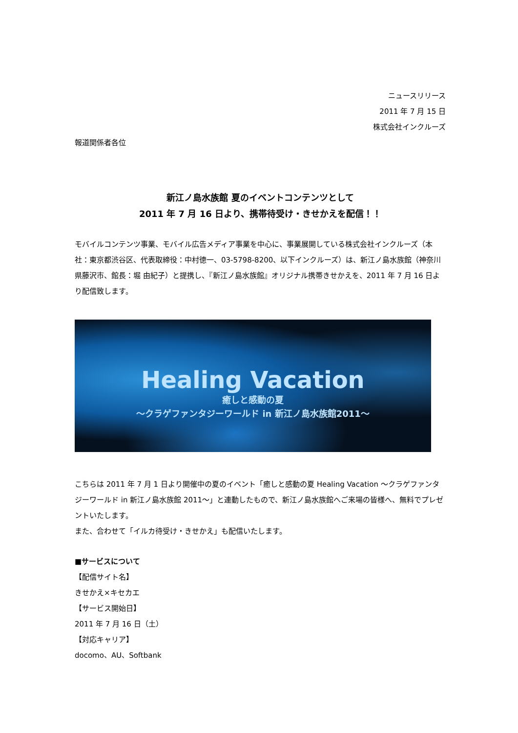ニュースリリース
2011 年 7 月 15 日
株式会社インクルーズ
報道関係者各位
新江ノ島水族館 夏のイベントコンテンツとして
2011 年 7 月 16 日より、携帯待受け・きせかえを配信！！
モバイルコンテンツ事業、モバイル広告メディア事業を中心に、事業展開している株式会社インクルーズ（本社：東京都渋谷区、代表取締役：中村徳一、03-5798-8200、以下インクルーズ）は、新江ノ島水族館（神奈川県藤沢市、館長：堀 由紀子）と提携し、『新江ノ島水族館』オリジナル携帯きせかえを、2011 年 7 月 16 日より配信致します。
Healing Vacation
癒しと感動の夏
～クラゲファンタジーワールド in 新江ノ島水族館2011～
こちらは 2011 年 7 月 1 日より開催中の夏のイベント「癒しと感動の夏 Healing Vacation ～クラゲファンタジーワールド in 新江ノ島水族館 2011～」と連動したもので、新江ノ島水族館へご来場の皆様へ、無料でプレゼントいたします。
また、合わせて「イルカ待受け・きせかえ」も配信いたします。
■サービスについて
【配信サイト名】
きせかえ×キセカエ
【サービス開始日】
2011 年 7 月 16 日（土）
【対応キャリア】
docomo、AU、Softbank